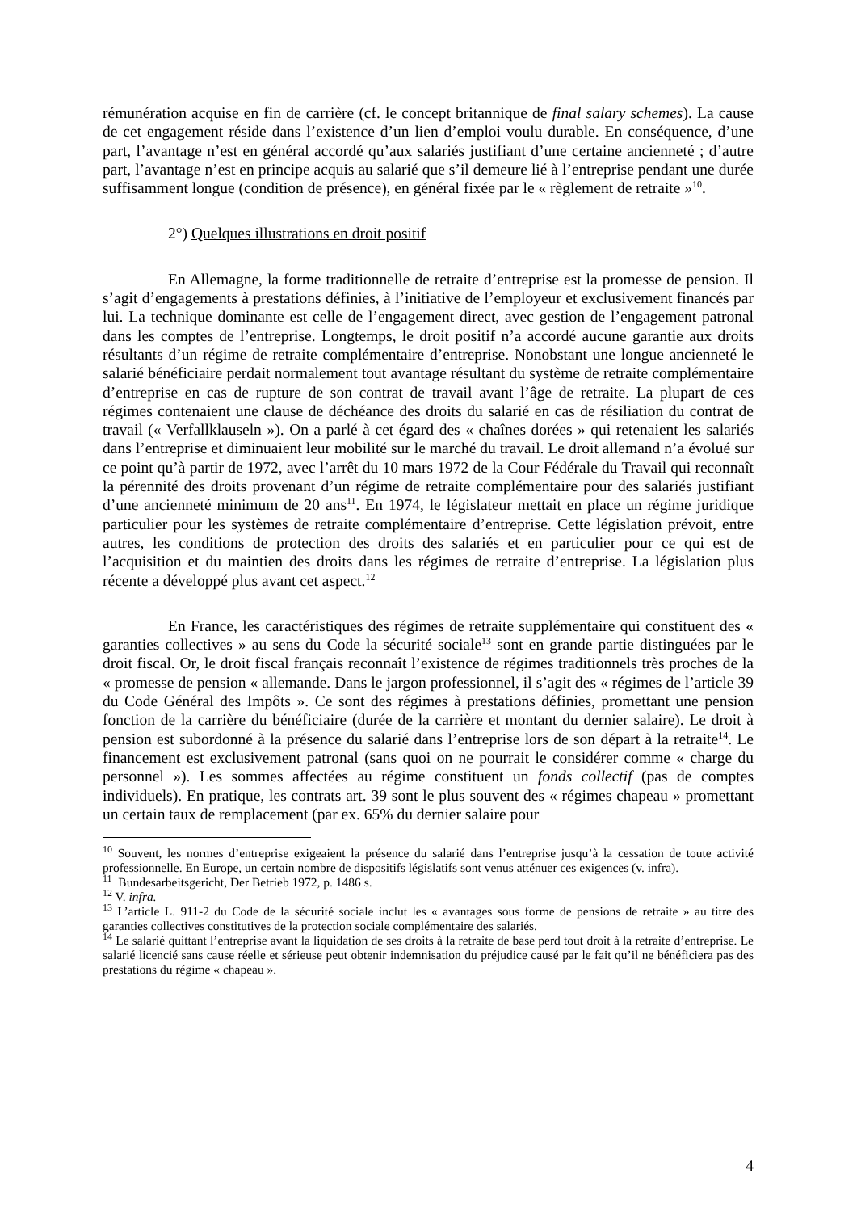rémunération acquise en fin de carrière (cf. le concept britannique de final salary schemes). La cause de cet engagement réside dans l’existence d’un lien d’emploi voulu durable. En conséquence, d’une part, l’avantage n’est en général accordé qu’aux salariés justifiant d’une certaine ancienneté ; d’autre part, l’avantage n’est en principe acquis au salarié que s’il demeure lié à l’entreprise pendant une durée suffisamment longue (condition de présence), en général fixée par le « règlement de retraite »<sup>10</sup>.
2°) Quelques illustrations en droit positif
En Allemagne, la forme traditionnelle de retraite d’entreprise est la promesse de pension. Il s’agit d’engagements à prestations définies, à l’initiative de l’employeur et exclusivement financés par lui. La technique dominante est celle de l’engagement direct, avec gestion de l’engagement patronal dans les comptes de l’entreprise. Longtemps, le droit positif n’a accordé aucune garantie aux droits résultants d’un régime de retraite complémentaire d’entreprise. Nonobstant une longue ancienneté le salarié bénéficiaire perdait normalement tout avantage résultant du système de retraite complémentaire d’entreprise en cas de rupture de son contrat de travail avant l’âge de retraite. La plupart de ces régimes contenaient une clause de déchéance des droits du salarié en cas de résiliation du contrat de travail (« Verfallklauseln »). On a parlé à cet égard des « chaînes dorées » qui retenaient les salariés dans l’entreprise et diminuaient leur mobilité sur le marché du travail. Le droit allemand n’a évolué sur ce point qu’à partir de 1972, avec l’arrêt du 10 mars 1972 de la Cour Fédérale du Travail qui reconnaît la pérennité des droits provenant d’un régime de retraite complémentaire pour des salariés justifiant d’une ancienneté minimum de 20 ans<sup>11</sup>. En 1974, le législateur mettait en place un régime juridique particulier pour les systèmes de retraite complémentaire d’entreprise. Cette législation prévoit, entre autres, les conditions de protection des droits des salariés et en particulier pour ce qui est de l’acquisition et du maintien des droits dans les régimes de retraite d’entreprise. La législation plus récente a développé plus avant cet aspect.<sup>12</sup>
En France, les caractéristiques des régimes de retraite supplémentaire qui constituent des « garanties collectives » au sens du Code la sécurité sociale<sup>13</sup> sont en grande partie distinguées par le droit fiscal. Or, le droit fiscal français reconnaît l’existence de régimes traditionnels très proches de la « promesse de pension « allemande. Dans le jargon professionnel, il s’agit des « régimes de l’article 39 du Code Général des Impôts ». Ce sont des régimes à prestations définies, promettant une pension fonction de la carrière du bénéficiaire (durée de la carrière et montant du dernier salaire). Le droit à pension est subordonné à la présence du salarié dans l’entreprise lors de son départ à la retraite<sup>14</sup>. Le financement est exclusivement patronal (sans quoi on ne pourrait le considérer comme « charge du personnel »). Les sommes affectées au régime constituent un fonds collectif (pas de comptes individuels). En pratique, les contrats art. 39 sont le plus souvent des « régimes chapeau » promettant un certain taux de remplacement (par ex. 65% du dernier salaire pour
<sup>10</sup> Souvent, les normes d’entreprise exigeaient la présence du salarié dans l’entreprise jusqu’à la cessation de toute activité professionnelle. En Europe, un certain nombre de dispositifs législatifs sont venus atténuer ces exigences (v. infra).
<sup>11</sup> Bundesarbeitsgericht, Der Betrieb 1972, p. 1486 s.
<sup>12</sup> V. infra.
<sup>13</sup> L’article L. 911-2 du Code de la sécurité sociale inclut les « avantages sous forme de pensions de retraite » au titre des garanties collectives constitutives de la protection sociale complémentaire des salariés.
<sup>14</sup> Le salarié quittant l’entreprise avant la liquidation de ses droits à la retraite de base perd tout droit à la retraite d’entreprise. Le salarié licencié sans cause réelle et sérieuse peut obtenir indemnisation du préjudice causé par le fait qu’il ne bénéficiera pas des prestations du régime « chapeau ».
4